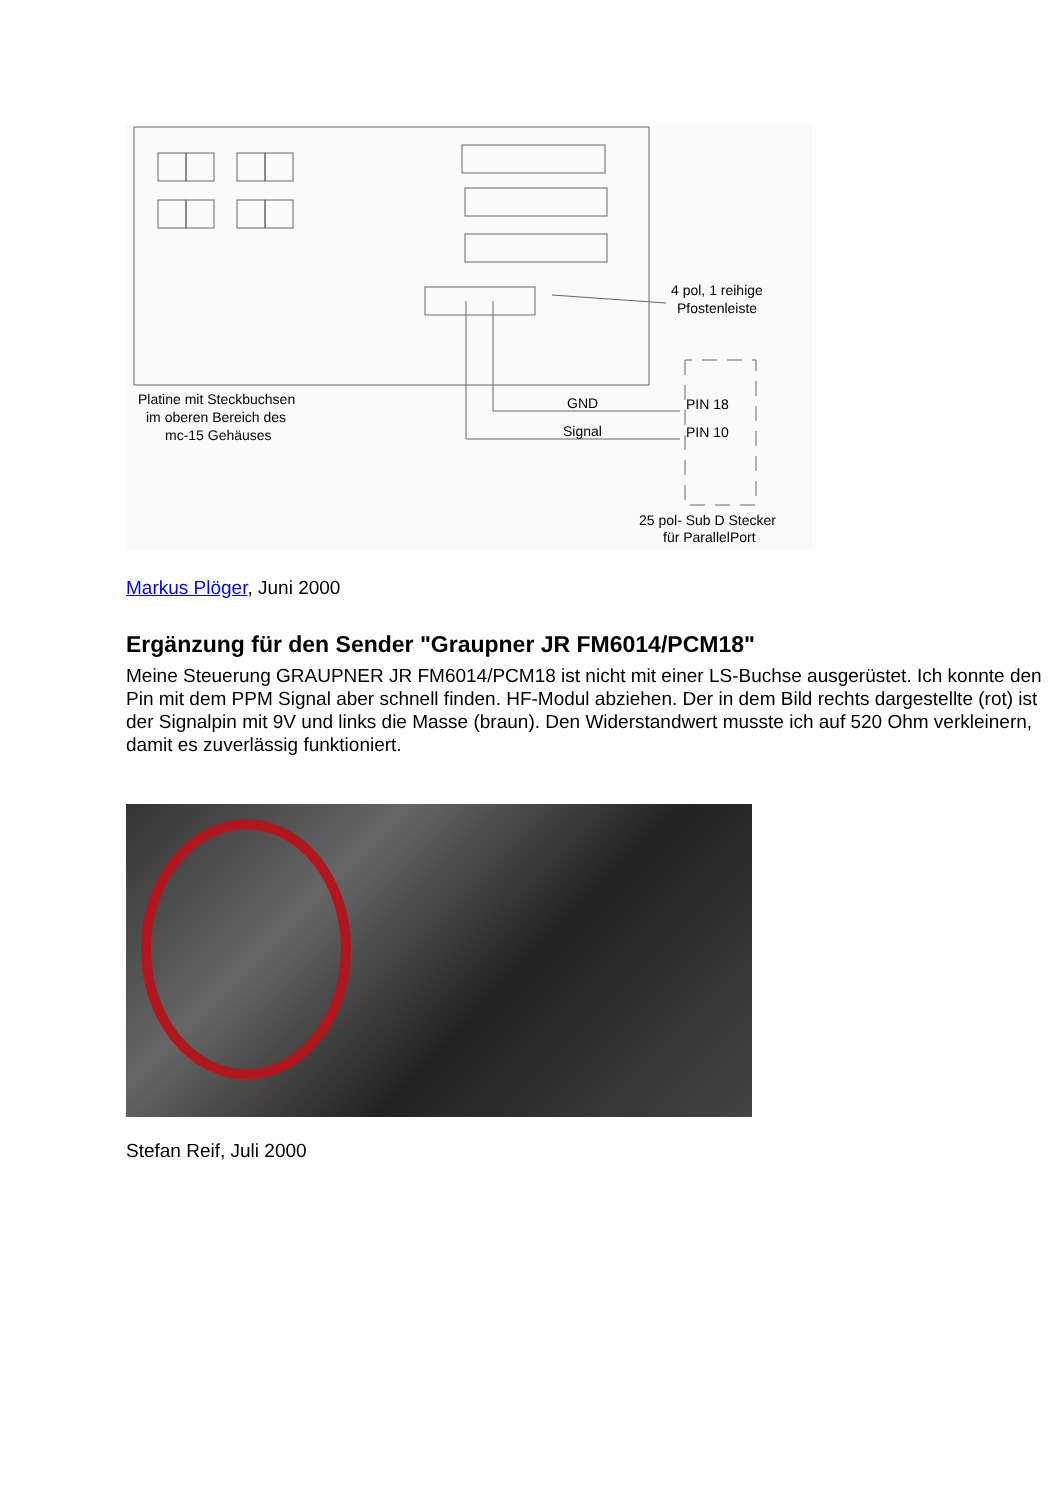Platine mit Steckbuchsen
im oberen Bereich des
mc-15 Gehäuses
4 pol, 1 reihige
Pfostenleiste
GND
Signal
PIN 18
PIN 10
25 pol- Sub D Stecker
für ParallelPort
Markus Plöger, Juni 2000
Ergänzung für den Sender "Graupner JR FM6014/PCM18"
Meine Steuerung GRAUPNER JR FM6014/PCM18 ist nicht mit einer LS-Buchse ausgerüstet. Ich konnte den Pin mit dem PPM Signal aber schnell finden. HF-Modul abziehen. Der in dem Bild rechts dargestellte (rot) ist der Signalpin mit 9V und links die Masse (braun). Den Widerstandwert musste ich auf 520 Ohm verkleinern, damit es zuverlässig funktioniert.
Stefan Reif, Juli 2000